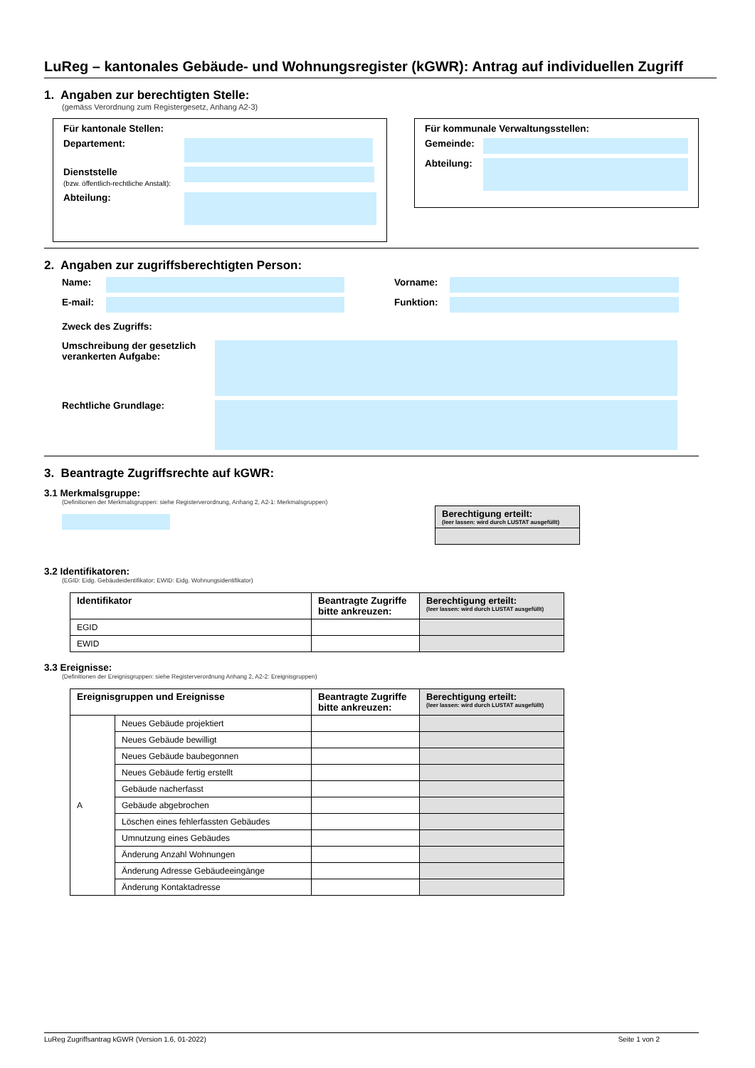LuReg – kantonales Gebäude- und Wohnungsregister (kGWR): Antrag auf individuellen Zugriff
1. Angaben zur berechtigten Stelle:
(gemäss Verordnung zum Registergesetz, Anhang A2-3)
Für kantonale Stellen:
Departement:
Dienststelle
(bzw. öffentlich-rechtliche Anstalt):
Abteilung:
Für kommunale Verwaltungsstellen:
Gemeinde:
Abteilung:
2. Angaben zur zugriffsberechtigten Person:
Name: Vorname:
E-mail: Funktion:
Zweck des Zugriffs:
Umschreibung der gesetzlich verankerten Aufgabe:
Rechtliche Grundlage:
3. Beantragte Zugriffsrechte auf kGWR:
3.1 Merkmalsgruppe:
(Definitionen der Merkmalsgruppen: siehe Registerverordnung, Anhang 2, A2-1: Merkmalsgruppen)
| Berechtigung erteilt: (leer lassen: wird durch LUSTAT ausgefüllt) |
| --- |
3.2 Identifikatoren:
(EGID: Eidg. Gebäudeidentifikator; EWID: Eidg. Wohnungsidentifikator)
| Identifikator | Beantragte Zugriffe bitte ankreuzen: | Berechtigung erteilt: (leer lassen: wird durch LUSTAT ausgefüllt) |
| --- | --- | --- |
| EGID | | |
| EWID | | |
3.3 Ereignisse:
(Definitionen der Ereignisgruppen: siehe Registerverordnung Anhang 2, A2-2: Ereignisgruppen)
| Ereignisgruppen und Ereignisse | | Beantragte Zugriffe bitte ankreuzen: | Berechtigung erteilt: (leer lassen: wird durch LUSTAT ausgefüllt) |
| --- | --- | --- | --- |
| A | Neues Gebäude projektiert | | |
| | Neues Gebäude bewilligt | | |
| | Neues Gebäude baubegonnen | | |
| | Neues Gebäude fertig erstellt | | |
| | Gebäude nacherfasst | | |
| | Gebäude abgebrochen | | |
| | Löschen eines fehlerfassten Gebäudes | | |
| | Umnutzung eines Gebäudes | | |
| | Änderung Anzahl Wohnungen | | |
| | Änderung Adresse Gebäudeeingänge | | |
| | Änderung Kontaktadresse | | |
LuReg Zugriffsantrag kGWR (Version 1.6, 01-2022) Seite 1 von 2